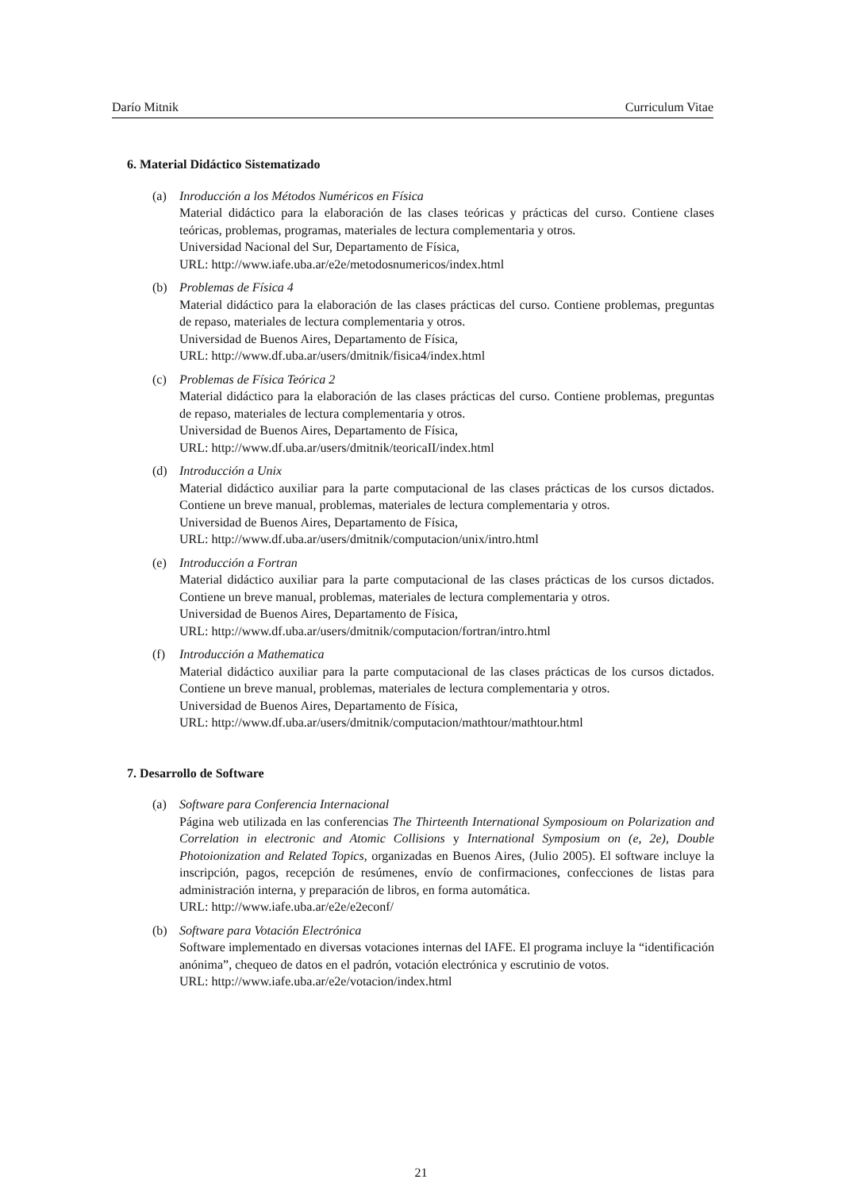Darío Mitnik Curriculum Vitae
6. Material Didáctico Sistematizado
(a) Inroducción a los Métodos Numéricos en Física
Material didáctico para la elaboración de las clases teóricas y prácticas del curso. Contiene clases teóricas, problemas, programas, materiales de lectura complementaria y otros.
Universidad Nacional del Sur, Departamento de Física,
URL: http://www.iafe.uba.ar/e2e/metodosnumericos/index.html
(b) Problemas de Física 4
Material didáctico para la elaboración de las clases prácticas del curso. Contiene problemas, preguntas de repaso, materiales de lectura complementaria y otros.
Universidad de Buenos Aires, Departamento de Física,
URL: http://www.df.uba.ar/users/dmitnik/fisica4/index.html
(c) Problemas de Física Teórica 2
Material didáctico para la elaboración de las clases prácticas del curso. Contiene problemas, preguntas de repaso, materiales de lectura complementaria y otros.
Universidad de Buenos Aires, Departamento de Física,
URL: http://www.df.uba.ar/users/dmitnik/teoricaII/index.html
(d) Introducción a Unix
Material didáctico auxiliar para la parte computacional de las clases prácticas de los cursos dictados. Contiene un breve manual, problemas, materiales de lectura complementaria y otros.
Universidad de Buenos Aires, Departamento de Física,
URL: http://www.df.uba.ar/users/dmitnik/computacion/unix/intro.html
(e) Introducción a Fortran
Material didáctico auxiliar para la parte computacional de las clases prácticas de los cursos dictados. Contiene un breve manual, problemas, materiales de lectura complementaria y otros.
Universidad de Buenos Aires, Departamento de Física,
URL: http://www.df.uba.ar/users/dmitnik/computacion/fortran/intro.html
(f) Introducción a Mathematica
Material didáctico auxiliar para la parte computacional de las clases prácticas de los cursos dictados. Contiene un breve manual, problemas, materiales de lectura complementaria y otros.
Universidad de Buenos Aires, Departamento de Física,
URL: http://www.df.uba.ar/users/dmitnik/computacion/mathtour/mathtour.html
7. Desarrollo de Software
(a) Software para Conferencia Internacional
Página web utilizada en las conferencias The Thirteenth International Symposioum on Polarization and Correlation in electronic and Atomic Collisions y International Symposium on (e, 2e), Double Photoionization and Related Topics, organizadas en Buenos Aires, (Julio 2005). El software incluye la inscripción, pagos, recepción de resúmenes, envío de confirmaciones, confecciones de listas para administración interna, y preparación de libros, en forma automática.
URL: http://www.iafe.uba.ar/e2e/e2econf/
(b) Software para Votación Electrónica
Software implementado en diversas votaciones internas del IAFE. El programa incluye la “identificación anónima”, chequeo de datos en el padrón, votación electrónica y escrutinio de votos.
URL: http://www.iafe.uba.ar/e2e/votacion/index.html
21